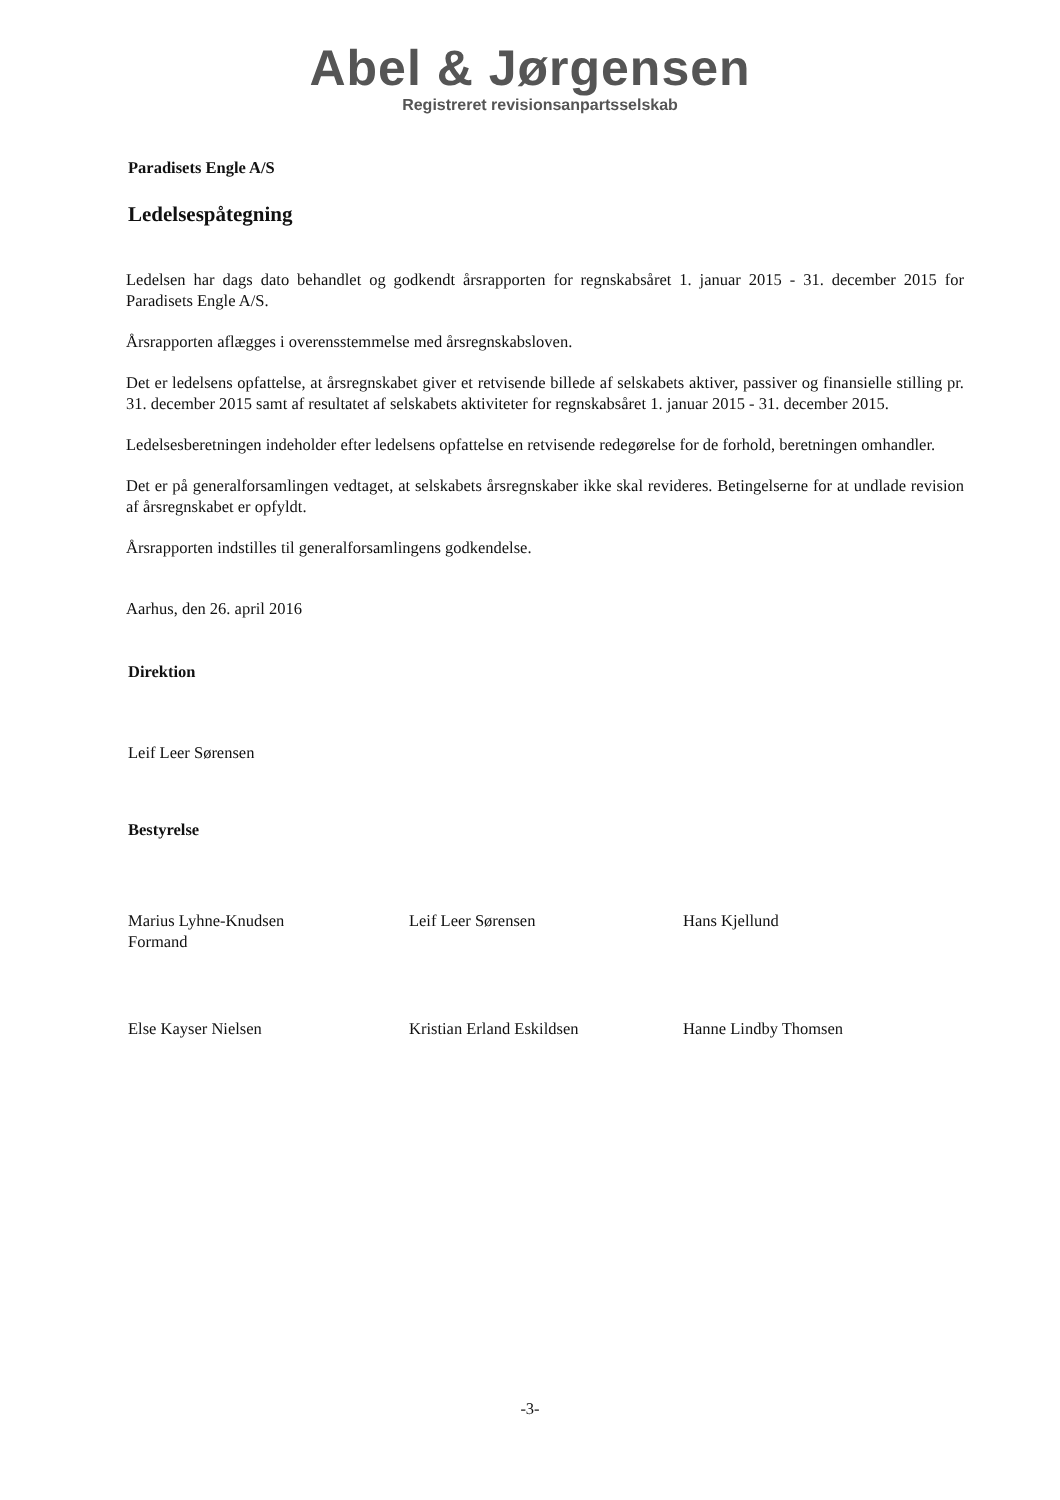Abel & Jørgensen
Registreret revisionsanpartsselskab
Paradisets Engle A/S
Ledelsespåtegning
Ledelsen har dags dato behandlet og godkendt årsrapporten for regnskabsåret 1. januar 2015 - 31. december 2015 for Paradisets Engle A/S.
Årsrapporten aflægges i overensstemmelse med årsregnskabsloven.
Det er ledelsens opfattelse, at årsregnskabet giver et retvisende billede af selskabets aktiver, passiver og finansielle stilling pr. 31. december 2015 samt af resultatet af selskabets aktiviteter for regnskabsåret 1. januar 2015 - 31. december 2015.
Ledelsesberetningen indeholder efter ledelsens opfattelse en retvisende redegørelse for de forhold, beretningen omhandler.
Det er på generalforsamlingen vedtaget, at selskabets årsregnskaber ikke skal revideres. Betingelserne for at undlade revision af årsregnskabet er opfyldt.
Årsrapporten indstilles til generalforsamlingens godkendelse.
Aarhus, den 26. april 2016
Direktion
Leif Leer Sørensen
Bestyrelse
Marius Lyhne-Knudsen
Formand
Leif Leer Sørensen Hans Kjellund
Else Kayser Nielsen Kristian Erland Eskildsen Hanne Lindby Thomsen
-3-